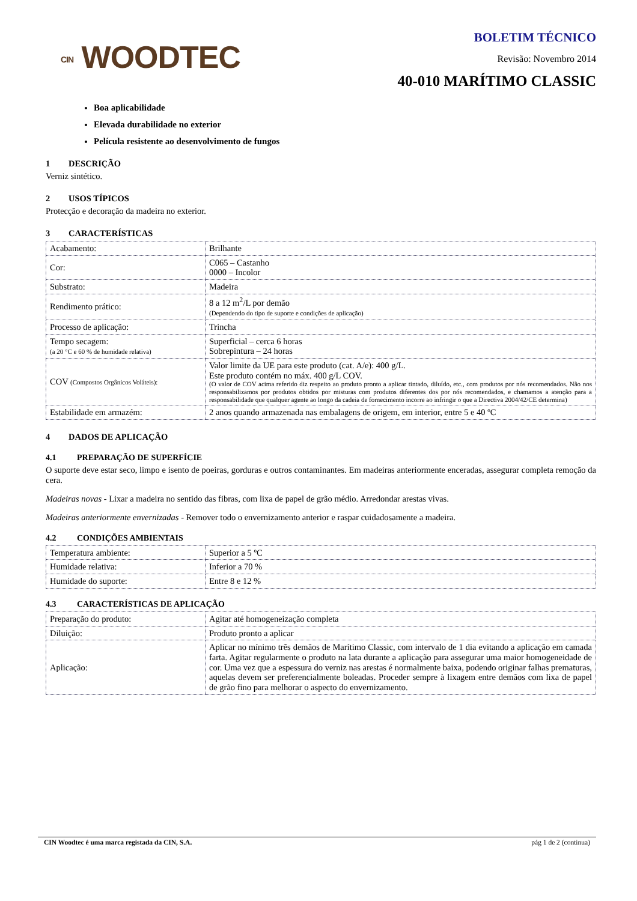CIN WOODTEC
BOLETIM TÉCNICO
Revisão: Novembro 2014
40-010 MARÍTIMO CLASSIC
Boa aplicabilidade
Elevada durabilidade no exterior
Película resistente ao desenvolvimento de fungos
1 DESCRIÇÃO
Verniz sintético.
2 USOS TÍPICOS
Protecção e decoração da madeira no exterior.
3 CARACTERÍSTICAS
| Acabamento: | Brilhante |
| Cor: | C065 – Castanho 0000 – Incolor |
| Substrato: | Madeira |
| Rendimento prático: | 8 a 12 m<sup>2</sup>/L por demão (Dependendo do tipo de suporte e condições de aplicação) |
| Processo de aplicação: | Trincha |
| Tempo secagem: (a 20 °C e 60 % de humidade relativa) | Superficial – cerca 6 horas Sobrepintura – 24 horas |
| COV (Compostos Orgânicos Voláteis): | Valor limite da UE para este produto (cat. A/e): 400 g/L. Este produto contém no máx. 400 g/L COV. (O valor de COV acima referido diz respeito ao produto pronto a aplicar tintado, diluído, etc., com produtos por nós recomendados. Não nos responsabilizamos por produtos obtidos por misturas com produtos diferentes dos por nós recomendados, e chamamos a atenção para a responsabilidade que qualquer agente ao longo da cadeia de fornecimento incorre ao infringir o que a Directiva 2004/42/CE determina) |
| Estabilidade em armazém: | 2 anos quando armazenada nas embalagens de origem, em interior, entre 5 e 40 ºC |
4 DADOS DE APLICAÇÃO
4.1 PREPARAÇÃO DE SUPERFÍCIE
O suporte deve estar seco, limpo e isento de poeiras, gorduras e outros contaminantes. Em madeiras anteriormente enceradas, assegurar completa remoção da cera.
Madeiras novas - Lixar a madeira no sentido das fibras, com lixa de papel de grão médio. Arredondar arestas vivas.
Madeiras anteriormente envernizadas - Remover todo o envernizamento anterior e raspar cuidadosamente a madeira.
4.2 CONDIÇÕES AMBIENTAIS
| Temperatura ambiente: | Superior a 5 ºC |
| Humidade relativa: | Inferior a 70 % |
| Humidade do suporte: | Entre 8 e 12 % |
4.3 CARACTERÍSTICAS DE APLICAÇÃO
| Preparação do produto: | Agitar até homogeneização completa |
| Diluição: | Produto pronto a aplicar |
| Aplicação: | Aplicar no mínimo três demãos de Marítimo Classic, com intervalo de 1 dia evitando a aplicação em camada farta. Agitar regularmente o produto na lata durante a aplicação para assegurar uma maior homogeneidade de cor. Uma vez que a espessura do verniz nas arestas é normalmente baixa, podendo originar falhas prematuras, aquelas devem ser preferencialmente boleadas. Proceder sempre à lixagem entre demãos com lixa de papel de grão fino para melhorar o aspecto do envernizamento. |
CIN Woodtec é uma marca registada da CIN, S.A. pág 1 de 2 (continua)